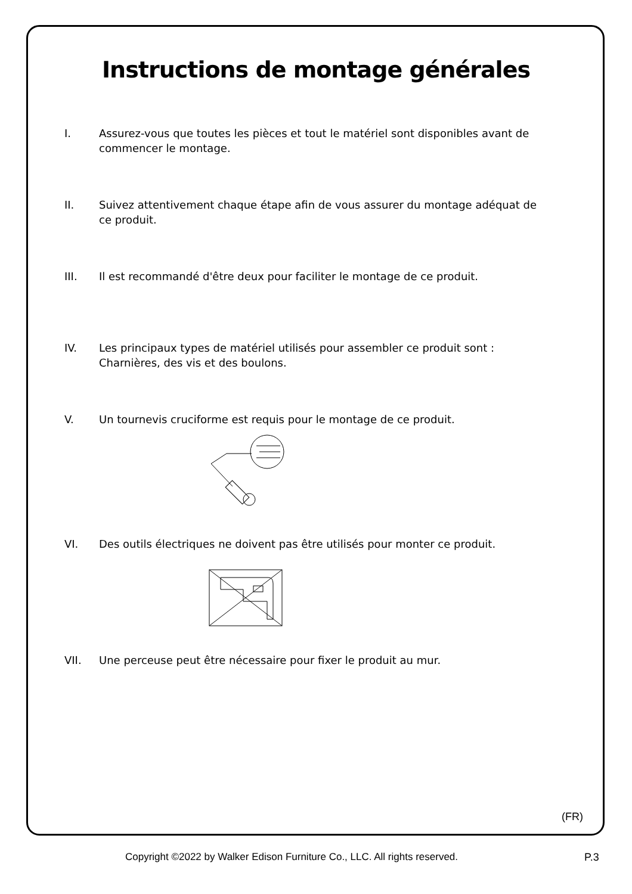Instructions de montage générales
I. Assurez-vous que toutes les pièces et tout le matériel sont disponibles avant de commencer le montage.
II. Suivez attentivement chaque étape afin de vous assurer du montage adéquat de ce produit.
III. Il est recommandé d'être deux pour faciliter le montage de ce produit.
IV. Les principaux types de matériel utilisés pour assembler ce produit sont : Charnières, des vis et des boulons.
V. Un tournevis cruciforme est requis pour le montage de ce produit.
VI. Des outils électriques ne doivent pas être utilisés pour monter ce produit.
VII. Une perceuse peut être nécessaire pour fixer le produit au mur.
(FR)
Copyright ©2022 by Walker Edison Furniture Co., LLC. All rights reserved.
P.3